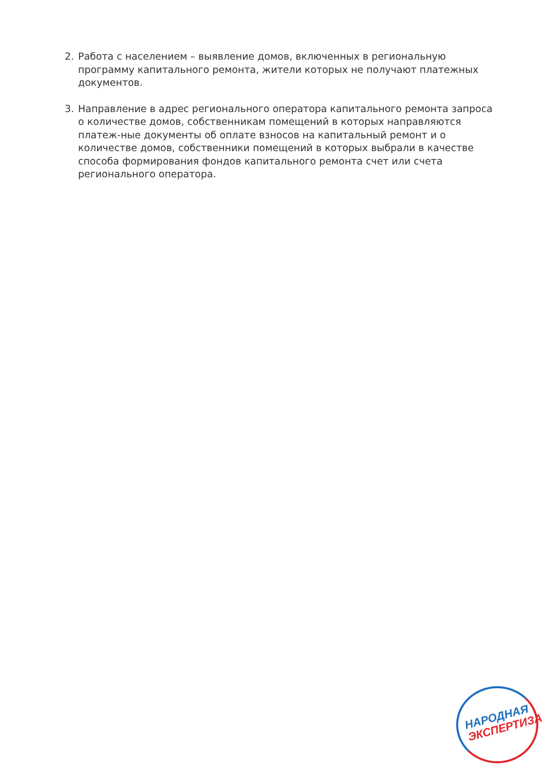2. Работа с населением – выявление домов, включенных в региональную программу капитального ремонта, жители которых не получают платежных документов.
3. Направление в адрес регионального оператора капитального ремонта запроса о количестве домов, собственникам помещений в которых направляются платеж-ные документы об оплате взносов на капитальный ремонт и о количестве домов, собственники помещений в которых выбрали в качестве способа формирования фондов капитального ремонта счет или счета регионального оператора.
НАРОДНАЯ
ЭКСПЕРТИЗА